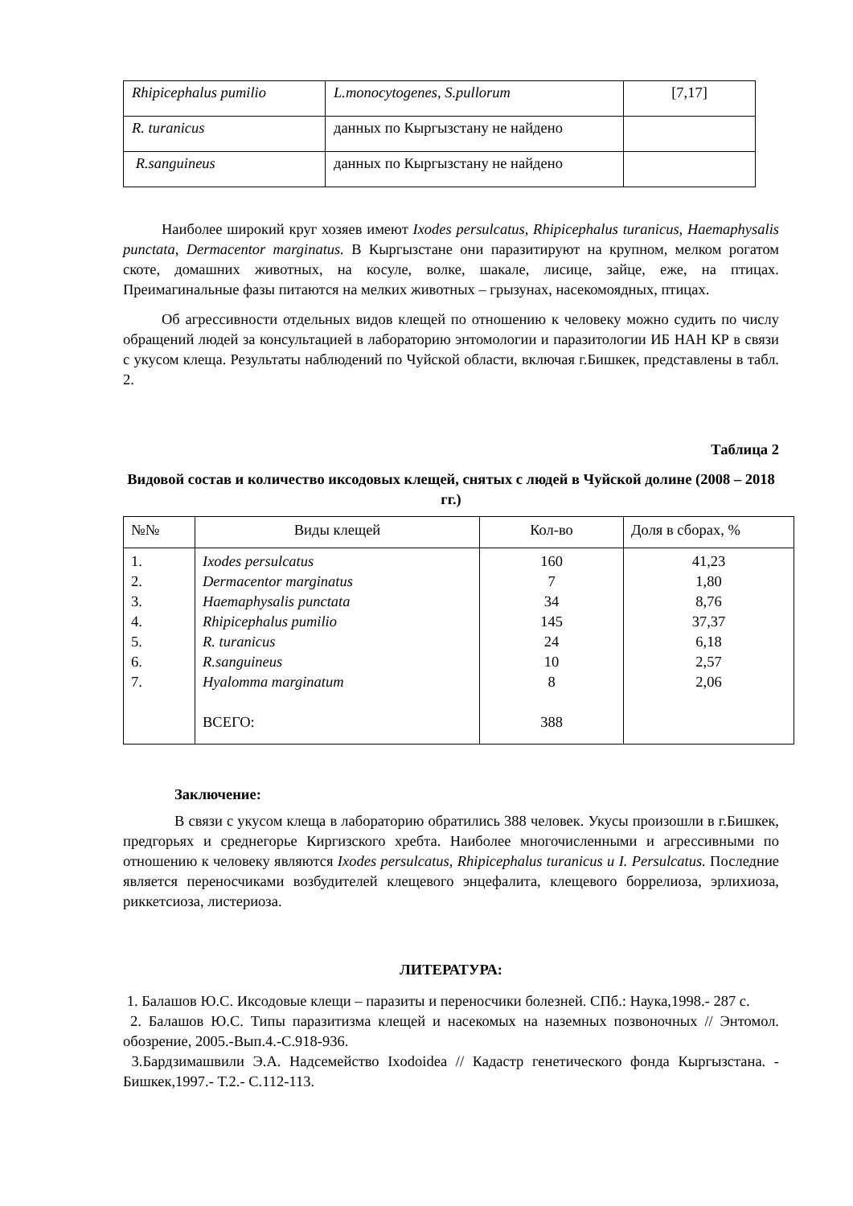| Rhipicephalus pumilio | L.monocytogenes, S.pullorum | [7,17] |
| R. turanicus | данных по Кыргызстану не найдено | |
| R.sanguineus | данных по Кыргызстану не найдено | |
Наиболее широкий круг хозяев имеют Ixodes persulcatus, Rhipicephalus turanicus, Haemaphysalis punctata, Dermacentor marginatus. В Кыргызстане они паразитируют на крупном, мелком рогатом скоте, домашних животных, на косуле, волке, шакале, лисице, зайце, еже, на птицах. Преимагинальные фазы питаются на мелких животных – грызунах, насекомоядных, птицах.
Об агрессивности отдельных видов клещей по отношению к человеку можно судить по числу обращений людей за консультацией в лабораторию энтомологии и паразитологии ИБ НАН КР в связи с укусом клеща. Результаты наблюдений по Чуйской области, включая г.Бишкек, представлены в табл. 2.
Таблица 2
Видовой состав и количество иксодовых клещей, снятых с людей в Чуйской долине (2008 – 2018 гг.)
| №№ | Виды клещей | Кол-во | Доля в сборах, % |
| --- | --- | --- | --- |
| 1. 2. 3. 4. 5. 6. 7. | Ixodes persulcatus Dermacentor marginatus Haemaphysalis punctata Rhipicephalus pumilio R. turanicus R.sanguineus Hyalomma marginatum ВСЕГО: | 160 7 34 145 24 10 8 388 | 41,23 1,80 8,76 37,37 6,18 2,57 2,06 |
Заключение:
В связи с укусом клеща в лабораторию обратились 388 человек. Укусы произошли в г.Бишкек, предгорьях и среднегорье Киргизского хребта. Наиболее многочисленными и агрессивными по отношению к человеку являются Ixodes persulcatus, Rhipicephalus turanicus и I. Persulcatus. Последние является переносчиками возбудителей клещевого энцефалита, клещевого боррелиоза, эрлихиоза, риккетсиоза, листериоза.
ЛИТЕРАТУРА:
1. Балашов Ю.С. Иксодовые клещи – паразиты и переносчики болезней. СПб.: Наука,1998.- 287 с.
2. Балашов Ю.С. Типы паразитизма клещей и насекомых на наземных позвоночных // Энтомол. обозрение, 2005.-Вып.4.-С.918-936.
3.Бардзимашвили Э.А. Надсемейство Ixodoidea // Кадастр генетического фонда Кыргызстана. - Бишкек,1997.- Т.2.- С.112-113.